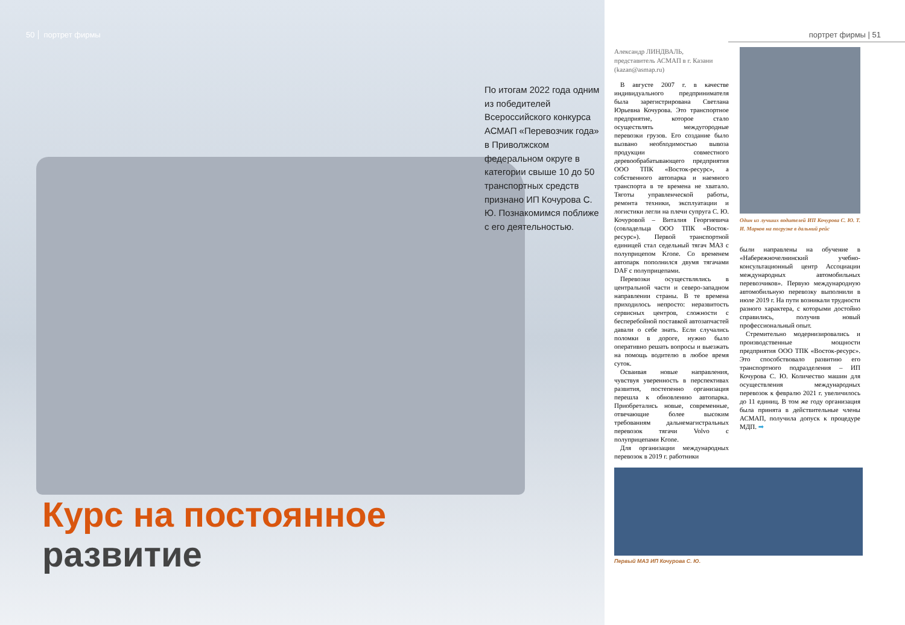50 портрет фирмы
По итогам 2022 года одним из победителей Всероссийского конкурса АСМАП «Перевозчик года» в Приволжском федеральном округе в категории свыше 10 до 50 транспортных средств признано ИП Кочурова С. Ю. Познакомимся поближе с его деятельностью.
Курс на постоянное
развитие
портрет фирмы | 51
Александр ЛИНДВАЛЬ,
представитель АСМАП в г. Казани
(kazan@asmap.ru)
В августе 2007 г. в качестве индивидуального предпринимателя была зарегистрирована Светлана Юрьевна Кочурова. Это транспортное предприятие, которое стало осуществлять междугородные перевозки грузов. Его создание было вызвано необходимостью вывоза продукции совместного деревообрабатывающего предприятия ООО ТПК «Восток-ресурс», а собственного автопарка и наемного транспорта в те времена не хватало. Тяготы управленческой работы, ремонта техники, эксплуатации и логистики легли на плечи супруга С. Ю. Кочуровой – Виталия Георгиевича (совладельца ООО ТПК «Восток-ресурс»). Первой транспортной единицей стал седельный тягач МАЗ с полуприцепом Krone. Со временем автопарк пополнился двумя тягачами DAF с полуприцепами.
Перевозки осуществлялись в центральной части и северо-западном направлении страны. В те времена приходилось непросто: неразвитость сервисных центров, сложности с бесперебойной поставкой автозапчастей давали о себе знать. Если случались поломки в дороге, нужно было оперативно решать вопросы и выезжать на помощь водителю в любое время суток.
Осваивая новые направления, чувствуя уверенность в перспективах развития, постепенно организация перешла к обновлению автопарка. Приобретались новые, современные, отвечающие более высоким требованиям дальнемагистральных перевозок тягачи Volvo с полуприцепами Krone.
Для организации международных перевозок в 2019 г. работники
Один из лучших водителей ИП Кочурова С. Ю. Т. И. Марков на погрузке в дальний рейс
были направлены на обучение в «Набережночелнинский учебно-консультационный центр Ассоциации международных автомобильных перевозчиков». Первую международную автомобильную перевозку выполнили в июле 2019 г. На пути возникали трудности разного характера, с которыми достойно справились, получив новый профессиональный опыт.
Стремительно модернизировались и производственные мощности предприятия ООО ТПК «Восток-ресурс». Это способствовало развитию его транспортного подразделения – ИП Кочурова С. Ю. Количество машин для осуществления международных перевозок к февралю 2021 г. увеличилось до 11 единиц. В том же году организация была принята в действительные члены АСМАП, получила допуск к процедуре МДП. ➡
Первый МАЗ ИП Кочурова С. Ю.